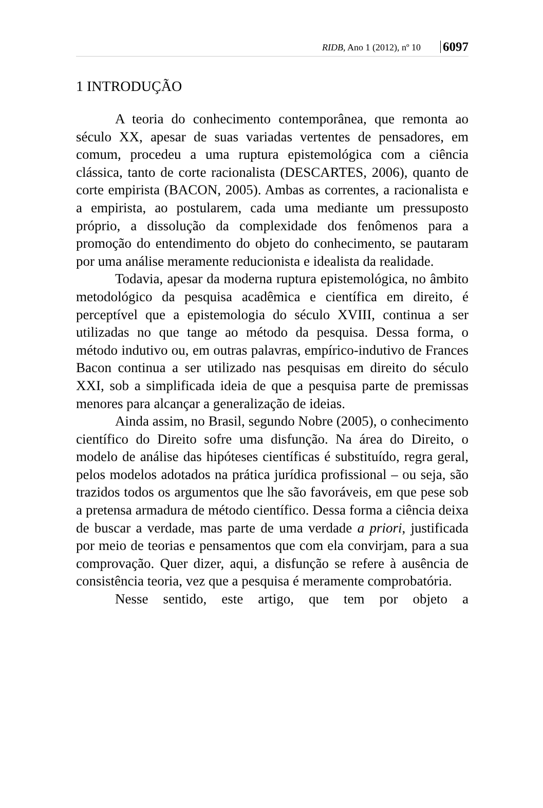RIDB, Ano 1 (2012), nº 10 6097
1 INTRODUÇÃO
A teoria do conhecimento contemporânea, que remonta ao século XX, apesar de suas variadas vertentes de pensadores, em comum, procedeu a uma ruptura epistemológica com a ciência clássica, tanto de corte racionalista (DESCARTES, 2006), quanto de corte empirista (BACON, 2005). Ambas as correntes, a racionalista e a empirista, ao postularem, cada uma mediante um pressuposto próprio, a dissolução da complexidade dos fenômenos para a promoção do entendimento do objeto do conhecimento, se pautaram por uma análise meramente reducionista e idealista da realidade.
Todavia, apesar da moderna ruptura epistemológica, no âmbito metodológico da pesquisa acadêmica e científica em direito, é perceptível que a epistemologia do século XVIII, continua a ser utilizadas no que tange ao método da pesquisa. Dessa forma, o método indutivo ou, em outras palavras, empírico-indutivo de Frances Bacon continua a ser utilizado nas pesquisas em direito do século XXI, sob a simplificada ideia de que a pesquisa parte de premissas menores para alcançar a generalização de ideias.
Ainda assim, no Brasil, segundo Nobre (2005), o conhecimento científico do Direito sofre uma disfunção. Na área do Direito, o modelo de análise das hipóteses científicas é substituído, regra geral, pelos modelos adotados na prática jurídica profissional – ou seja, são trazidos todos os argumentos que lhe são favoráveis, em que pese sob a pretensa armadura de método científico. Dessa forma a ciência deixa de buscar a verdade, mas parte de uma verdade a priori, justificada por meio de teorias e pensamentos que com ela convirjam, para a sua comprovação. Quer dizer, aqui, a disfunção se refere à ausência de consistência teoria, vez que a pesquisa é meramente comprobatória.
Nesse sentido, este artigo, que tem por objeto a